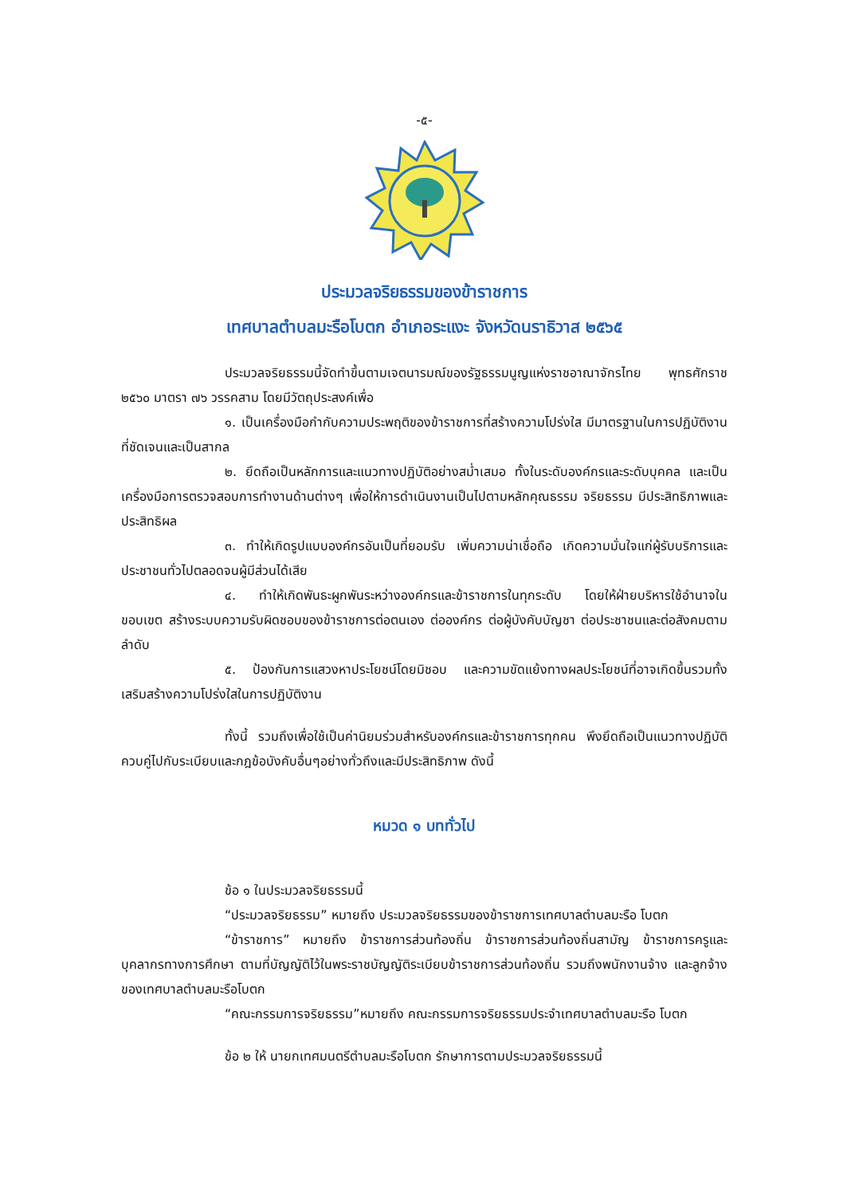-๕-
ประมวลจริยธรรมของข้าราชการ
เทศบาลตำบลมะรือโบตก อำเภอระแงะ จังหวัดนราธิวาส ๒๕๖๕
ประมวลจริยธรรมนี้จัดทำขึ้นตามเจตนารมณ์ของรัฐธรรมนูญแห่งราชอาณาจักรไทย พุทธศักราช ๒๕๖๐ มาตรา ๗๖ วรรคสาม โดยมีวัตถุประสงค์เพื่อ
๑. เป็นเครื่องมือกำกับความประพฤติของข้าราชการที่สร้างความโปร่งใส มีมาตรฐานในการปฏิบัติงานที่ชัดเจนและเป็นสากล
๒. ยึดถือเป็นหลักการและแนวทางปฏิบัติอย่างสม่ำเสมอ ทั้งในระดับองค์กรและระดับบุคคล และเป็นเครื่องมือการตรวจสอบการทำงานด้านต่างๆ เพื่อให้การดำเนินงานเป็นไปตามหลักคุณธรรม จริยธรรม มีประสิทธิภาพและประสิทธิผล
๓. ทำให้เกิดรูปแบบองค์กรอันเป็นที่ยอมรับ เพิ่มความน่าเชื่อถือ เกิดความมั่นใจแก่ผู้รับบริการและประชาชนทั่วไปตลอดจนผู้มีส่วนได้เสีย
๔. ทำให้เกิดพันธะผูกพันระหว่างองค์กรและข้าราชการในทุกระดับ โดยให้ฝ่ายบริหารใช้อำนาจในขอบเขต สร้างระบบความรับผิดชอบของข้าราชการต่อตนเอง ต่อองค์กร ต่อผู้บังคับบัญชา ต่อประชาชนและต่อสังคมตามลำดับ
๕. ป้องกันการแสวงหาประโยชน์โดยมิชอบ และความขัดแย้งทางผลประโยชน์ที่อาจเกิดขึ้นรวมทั้งเสริมสร้างความโปร่งใสในการปฏิบัติงาน
ทั้งนี้ รวมถึงเพื่อใช้เป็นค่านิยมร่วมสำหรับองค์กรและข้าราชการทุกคน พึงยึดถือเป็นแนวทางปฏิบัติควบคู่ไปกับระเบียบและกฎข้อบังคับอื่นๆอย่างทั่วถึงและมีประสิทธิภาพ ดังนี้
หมวด ๑ บททั่วไป
ข้อ ๑ ในประมวลจริยธรรมนี้
“ประมวลจริยธรรม” หมายถึง ประมวลจริยธรรมของข้าราชการเทศบาลตำบลมะรือ โบตก
“ข้าราชการ” หมายถึง ข้าราชการส่วนท้องถิ่น ข้าราชการส่วนท้องถิ่นสามัญ ข้าราชการครูและบุคลากรทางการศึกษา ตามที่บัญญัติไว้ในพระราชบัญญัติระเบียบข้าราชการส่วนท้องถิ่น รวมถึงพนักงานจ้าง และลูกจ้างของเทศบาลตำบลมะรือโบตก
“คณะกรรมการจริยธรรม”หมายถึง คณะกรรมการจริยธรรมประจำเทศบาลตำบลมะรือ โบตก
ข้อ ๒ ให้ นายกเทศมนตรีตำบลมะรือโบตก รักษาการตามประมวลจริยธรรมนี้